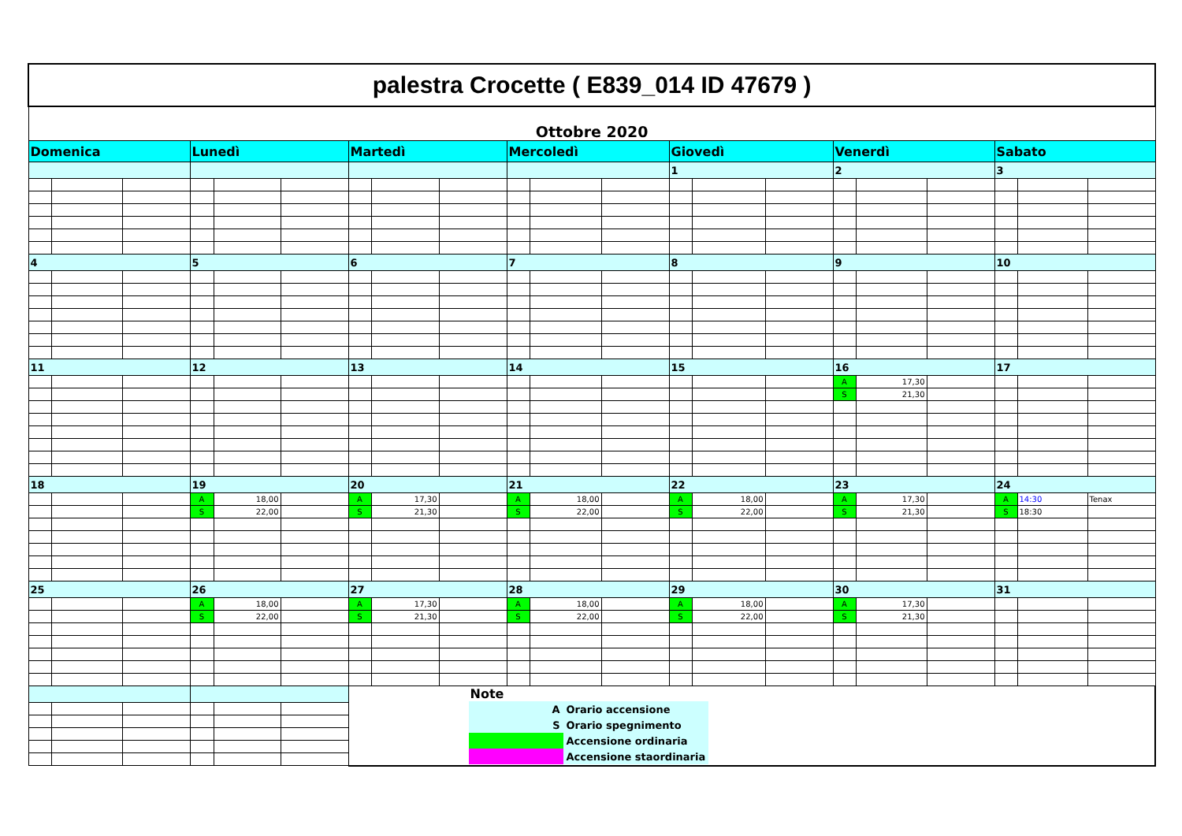| palestra Crocette ( E839_014 ID 47679 ) | | | | | | | | | | | | | | | | | | | | |
| Ottobre 2020 | | | | | | | | | | | | | | | | | | | | |
| Domenica | | | Lunedì | | | Martedì | | | Mercoledì | | | Giovedì | | | Venerdì | | | Sabato | | |
| | | | | | | | | | | | | 1 | | | 2 | | | 3 | | |
| 4 | | | 5 | | | 6 | | | 7 | | | 8 | | | 9 | | | 10 | | |
| 11 | | | 12 | | | 13 | | | 14 | | | 15 | | | 16 | | | 17 | | |
| | | | | | | | | | | | | | | | A | 17,30 | | | | |
| | | | | | | | | | | | | | | | S | 21,30 | | | | |
| 18 | | | 19 | | | 20 | | | 21 | | | 22 | | | 23 | | | 24 | | |
| | | | A | 18,00 | | A | 17,30 | | A | 18,00 | | A | 18,00 | | A | 17,30 | | A | 14:30 | Tenax |
| | | | S | 22,00 | | S | 21,30 | | S | 22,00 | | S | 22,00 | | S | 21,30 | | S | 18:30 | |
| 25 | | | 26 | | | 27 | | | 28 | | | 29 | | | 30 | | | 31 | | |
| | | | A | 18,00 | | A | 17,30 | | A | 18,00 | | A | 18,00 | | A | 17,30 | | | | |
| | | | S | 22,00 | | S | 21,30 | | S | 22,00 | | S | 22,00 | | S | 21,30 | | | | |
| | | | | | | Note / A / Orario accensione / / S / Orario spegnimento / / / Accensione ordinaria / / / Accensione staordinaria / | | | | | | | | | | | | | | |